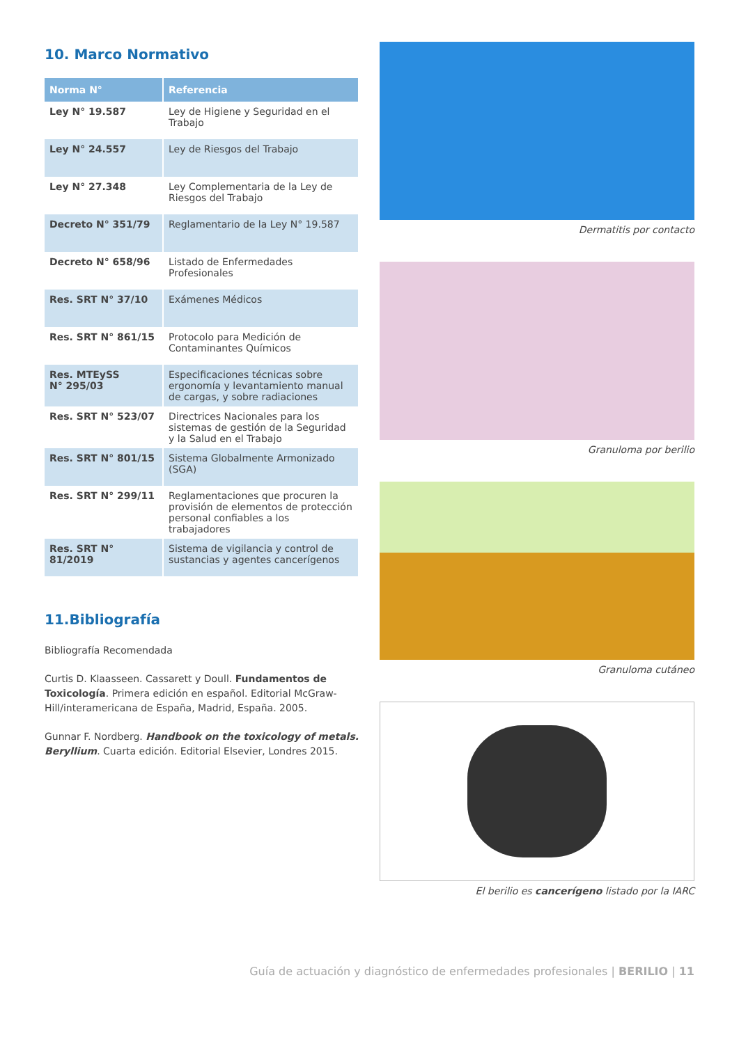10. Marco Normativo
| Norma N° | Referencia |
| --- | --- |
| Ley N° 19.587 | Ley de Higiene y Seguridad en el Trabajo |
| Ley N° 24.557 | Ley de Riesgos del Trabajo |
| Ley N° 27.348 | Ley Complementaria de la Ley de Riesgos del Trabajo |
| Decreto N° 351/79 | Reglamentario de la Ley N° 19.587 |
| Decreto N° 658/96 | Listado de Enfermedades Profesionales |
| Res. SRT N° 37/10 | Exámenes Médicos |
| Res. SRT N° 861/15 | Protocolo para Medición de Contaminantes Químicos |
| Res. MTEySS N° 295/03 | Especificaciones técnicas sobre ergonomía y levantamiento manual de cargas, y sobre radiaciones |
| Res. SRT N° 523/07 | Directrices Nacionales para los sistemas de gestión de la Seguridad y la Salud en el Trabajo |
| Res. SRT N° 801/15 | Sistema Globalmente Armonizado (SGA) |
| Res. SRT N° 299/11 | Reglamentaciones que procuren la provisión de elementos de protección personal confiables a los trabajadores |
| Res. SRT N° 81/2019 | Sistema de vigilancia y control de sustancias y agentes cancerígenos |
11.Bibliografía
Bibliografía Recomendada
Curtis D. Klaasseen. Cassarett y Doull. Fundamentos de Toxicología. Primera edición en español. Editorial McGraw-Hill/interamericana de España, Madrid, España. 2005.
Gunnar F. Nordberg. Handbook on the toxicology of metals. Beryllium. Cuarta edición. Editorial Elsevier, Londres 2015.
Dermatitis por contacto
Granuloma por berilio
Granuloma cutáneo
El berilio es cancerígeno listado por la IARC
Guía de actuación y diagnóstico de enfermedades profesionales | BERILIO | 11